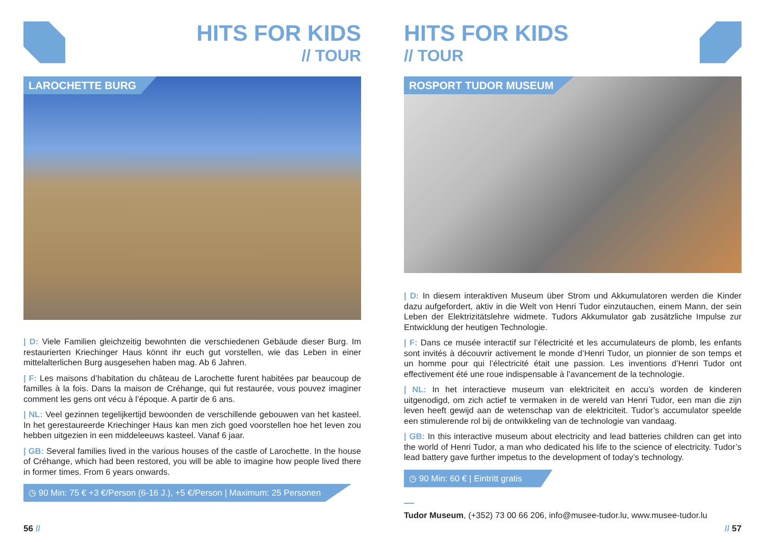HITS FOR KIDS
// TOUR
LAROCHETTE BURG
| D: Viele Familien gleichzeitig bewohnten die verschiedenen Gebäude dieser Burg. Im restaurierten Kriechinger Haus könnt ihr euch gut vorstellen, wie das Leben in einer mittelalterlichen Burg ausgesehen haben mag. Ab 6 Jahren.
| F: Les maisons d’habitation du château de Larochette furent habitées par beaucoup de familles à la fois. Dans la maison de Créhange, qui fut restaurée, vous pouvez imaginer comment les gens ont vécu à l’époque. A partir de 6 ans.
| NL: Veel gezinnen tegelijkertijd bewoonden de verschillende gebouwen van het kasteel. In het gerestaureerde Kriechinger Haus kan men zich goed voorstellen hoe het leven zou hebben uitgezien in een middeleeuws kasteel. Vanaf 6 jaar.
| GB: Several families lived in the various houses of the castle of Larochette. In the house of Créhange, which had been restored, you will be able to imagine how people lived there in former times. From 6 years onwards.
◷ 90 Min: 75 € +3 €/Person (6-16 J.), +5 €/Person | Maximum: 25 Personen
56 //
HITS FOR KIDS
// TOUR
ROSPORT TUDOR MUSEUM
| D: In diesem interaktiven Museum über Strom und Akkumulatoren werden die Kinder dazu aufgefordert, aktiv in die Welt von Henri Tudor einzutauchen, einem Mann, der sein Leben der Elektrizitätslehre widmete. Tudors Akkumulator gab zusätzliche Impulse zur Entwicklung der heutigen Technologie.
| F: Dans ce musée interactif sur l’électricité et les accumulateurs de plomb, les enfants sont invités à découvrir activement le monde d’Henri Tudor, un pionnier de son temps et un homme pour qui l’électricité était une passion. Les inventions d’Henri Tudor ont effectivement été une roue indispensable à l’avancement de la technologie.
| NL: In het interactieve museum van elektriciteit en accu’s worden de kinderen uitgenodigd, om zich actief te vermaken in de wereld van Henri Tudor, een man die zijn leven heeft gewijd aan de wetenschap van de elektriciteit. Tudor’s accumulator speelde een stimulerende rol bij de ontwikkeling van de technologie van vandaag.
| GB: In this interactive museum about electricity and lead batteries children can get into the world of Henri Tudor, a man who dedicated his life to the science of electricity. Tudor’s lead battery gave further impetus to the development of today’s technology.
◷ 90 Min: 60 € | Eintritt gratis
Tudor Museum, (+352) 73 00 66 206, info@musee-tudor.lu, www.musee-tudor.lu
// 57